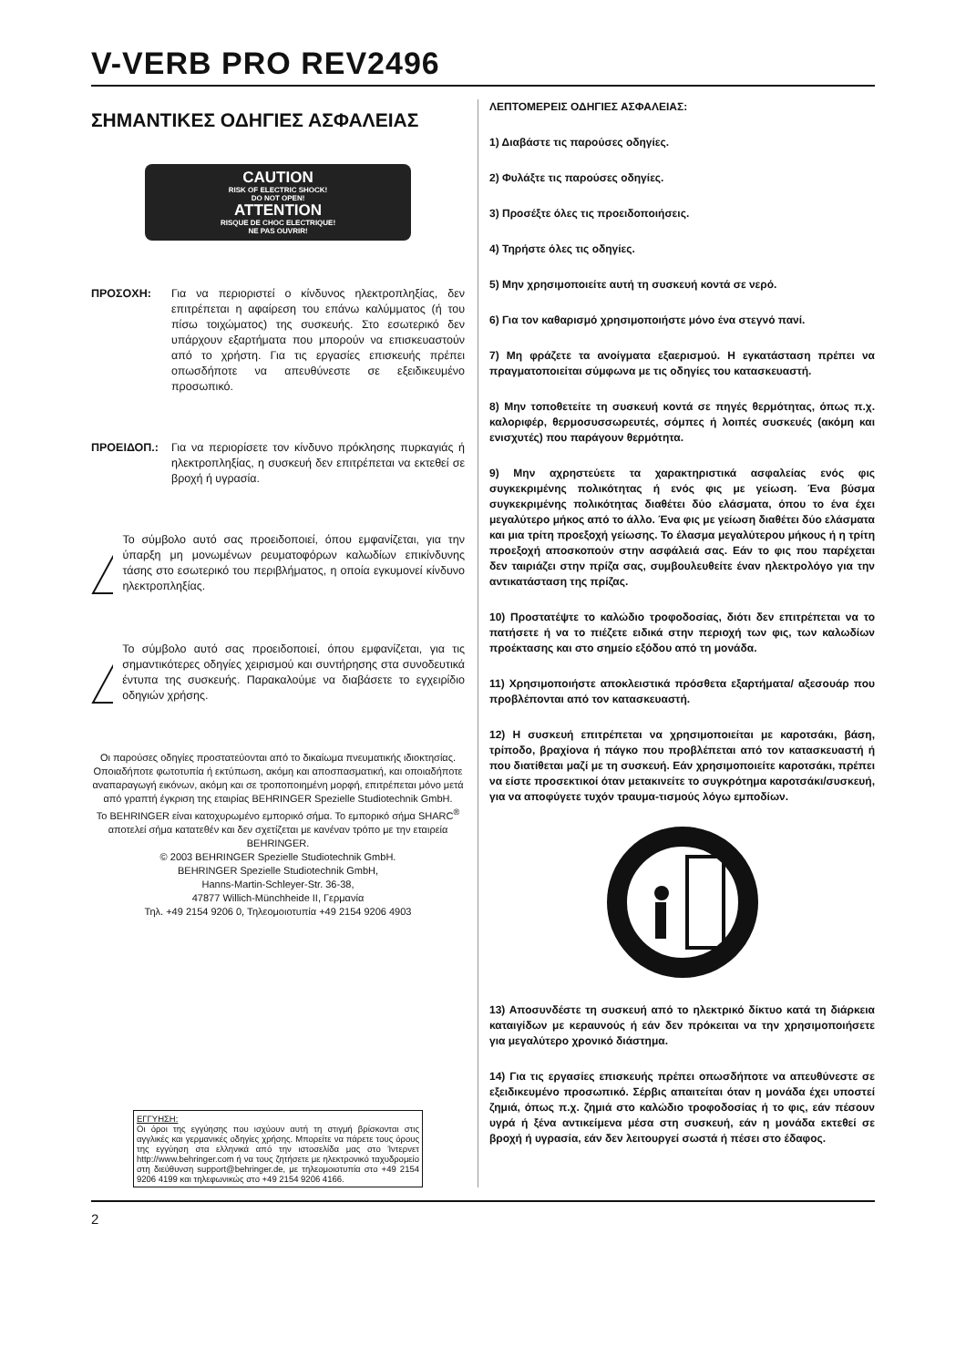V-VERB PRO REV2496
ΣΗΜΑΝΤΙΚΕΣ ΟΔΗΓΙΕΣ ΑΣΦΑΛΕΙΑΣ
CAUTION
RISK OF ELECTRIC SHOCK!
DO NOT OPEN!
ATTENTION
RISQUE DE CHOC ELECTRIQUE!
NE PAS OUVRIR!
ΠΡΟΣΟΧΗ: Για να περιοριστεί ο κίνδυνος ηλεκτροπληξίας, δεν επιτρέπεται η αφαίρεση του επάνω καλύμματος (ή του πίσω τοιχώματος) της συσκευής. Στο εσωτερικό δεν υπάρχουν εξαρτήματα που μπορούν να επισκευαστούν από το χρήστη. Για τις εργασίες επισκευής πρέπει οπωσδήποτε να απευθύνεστε σε εξειδικευμένο προσωπικό.
ΠΡΟΕΙΔΟΠ.: Για να περιορίσετε τον κίνδυνο πρόκλησης πυρκαγιάς ή ηλεκτροπληξίας, η συσκευή δεν επιτρέπεται να εκτεθεί σε βροχή ή υγρασία.
Το σύμβολο αυτό σας προειδοποιεί, όπου εμφανίζεται, για την ύπαρξη μη μονωμένων ρευματοφόρων καλωδίων επικίνδυνης τάσης στο εσωτερικό του περιβλήματος, η οποία εγκυμονεί κίνδυνο ηλεκτροπληξίας.
Το σύμβολο αυτό σας προειδοποιεί, όπου εμφανίζεται, για τις σημαντικότερες οδηγίες χειρισμού και συντήρησης στα συνοδευτικά έντυπα της συσκευής. Παρακαλούμε να διαβάσετε το εγχειρίδιο οδηγιών χρήσης.
Οι παρούσες οδηγίες προστατεύονται από το δικαίωμα πνευματικής ιδιοκτησίας. Οποιαδήποτε φωτοτυπία ή εκτύπωση, ακόμη και αποσπασματική, και οποιαδήποτε αναπαραγωγή εικόνων, ακόμη και σε τροποποιημένη μορφή, επιτρέπεται μόνο μετά από γραπτή έγκριση της εταιρίας BEHRINGER Spezielle Studiotechnik GmbH.
Το BEHRINGER είναι κατοχυρωμένο εμπορικό σήμα. Το εμπορικό σήμα SHARC<sup>®</sup> αποτελεί σήμα κατατεθέν και δεν σχετίζεται με κανέναν τρόπο με την εταιρεία BEHRINGER.
© 2003 BEHRINGER Spezielle Studiotechnik GmbH.
BEHRINGER Spezielle Studiotechnik GmbH,
Hanns-Martin-Schleyer-Str. 36-38,
47877 Willich-Münchheide II, Γερμανία
Τηλ. +49 2154 9206 0, Τηλεομοιοτυπία +49 2154 9206 4903
ΕΓΓΥΗΣΗ:
Οι όροι της εγγύησης που ισχύουν αυτή τη στιγμή βρίσκονται στις αγγλικές και γερμανικές οδηγίες χρήσης. Μπορείτε να πάρετε τους όρους της εγγύηση στα ελληνικά από την ιστοσελίδα μας στο Ίντερνετ http://www.behringer.com ή να τους ζητήσετε με ηλεκτρονικό ταχυδρομείο στη διεύθυνση support@behringer.de, με τηλεομοιοτυπία στο +49 2154 9206 4199 και τηλεφωνικώς στο +49 2154 9206 4166.
ΛΕΠΤΟΜΕΡΕΙΣ ΟΔΗΓΙΕΣ ΑΣΦΑΛΕΙΑΣ:
1) Διαβάστε τις παρούσες οδηγίες.
2) Φυλάξτε τις παρούσες οδηγίες.
3) Προσέξτε όλες τις προειδοποιήσεις.
4) Τηρήστε όλες τις οδηγίες.
5) Μην χρησιμοποιείτε αυτή τη συσκευή κοντά σε νερό.
6) Για τον καθαρισμό χρησιμοποιήστε μόνο ένα στεγνό πανί.
7) Μη φράζετε τα ανοίγματα εξαερισμού. Η εγκατάσταση πρέπει να πραγματοποιείται σύμφωνα με τις οδηγίες του κατασκευαστή.
8) Μην τοποθετείτε τη συσκευή κοντά σε πηγές θερμότητας, όπως π.χ. καλοριφέρ, θερμοσυσσωρευτές, σόμπες ή λοιπές συσκευές (ακόμη και ενισχυτές) που παράγουν θερμότητα.
9) Μην αχρηστεύετε τα χαρακτηριστικά ασφαλείας ενός φις συγκεκριμένης πολικότητας ή ενός φις με γείωση. Ένα βύσμα συγκεκριμένης πολικότητας διαθέτει δύο ελάσματα, όπου το ένα έχει μεγαλύτερο μήκος από το άλλο. Ένα φις με γείωση διαθέτει δύο ελάσματα και μια τρίτη προεξοχή γείωσης. Το έλασμα μεγαλύτερου μήκους ή η τρίτη προεξοχή αποσκοπούν στην ασφάλειά σας. Εάν το φις που παρέχεται δεν ταιριάζει στην πρίζα σας, συμβουλευθείτε έναν ηλεκτρολόγο για την αντικατάσταση της πρίζας.
10) Προστατέψτε το καλώδιο τροφοδοσίας, διότι δεν επιτρέπεται να το πατήσετε ή να το πιέζετε ειδικά στην περιοχή των φις, των καλωδίων προέκτασης και στο σημείο εξόδου από τη μονάδα.
11) Χρησιμοποιήστε αποκλειστικά πρόσθετα εξαρτήματα/ αξεσουάρ που προβλέπονται από τον κατασκευαστή.
12) Η συσκευή επιτρέπεται να χρησιμοποιείται με καροτσάκι, βάση, τρίποδο, βραχίονα ή πάγκο που προβλέπεται από τον κατασκευαστή ή που διατίθεται μαζί με τη συσκευή. Εάν χρησιμοποιείτε καροτσάκι, πρέπει να είστε προσεκτικοί όταν μετακινείτε το συγκρότημα καροτσάκι/συσκευή, για να αποφύγετε τυχόν τραυμα-τισμούς λόγω εμποδίων.
13) Αποσυνδέστε τη συσκευή από το ηλεκτρικό δίκτυο κατά τη διάρκεια καταιγίδων με κεραυνούς ή εάν δεν πρόκειται να την χρησιμοποιήσετε για μεγαλύτερο χρονικό διάστημα.
14) Για τις εργασίες επισκευής πρέπει οπωσδήποτε να απευθύνεστε σε εξειδικευμένο προσωπικό. Σέρβις απαιτείται όταν η μονάδα έχει υποστεί ζημιά, όπως π.χ. ζημιά στο καλώδιο τροφοδοσίας ή το φις, εάν πέσουν υγρά ή ξένα αντικείμενα μέσα στη συσκευή, εάν η μονάδα εκτεθεί σε βροχή ή υγρασία, εάν δεν λειτουργεί σωστά ή πέσει στο έδαφος.
2